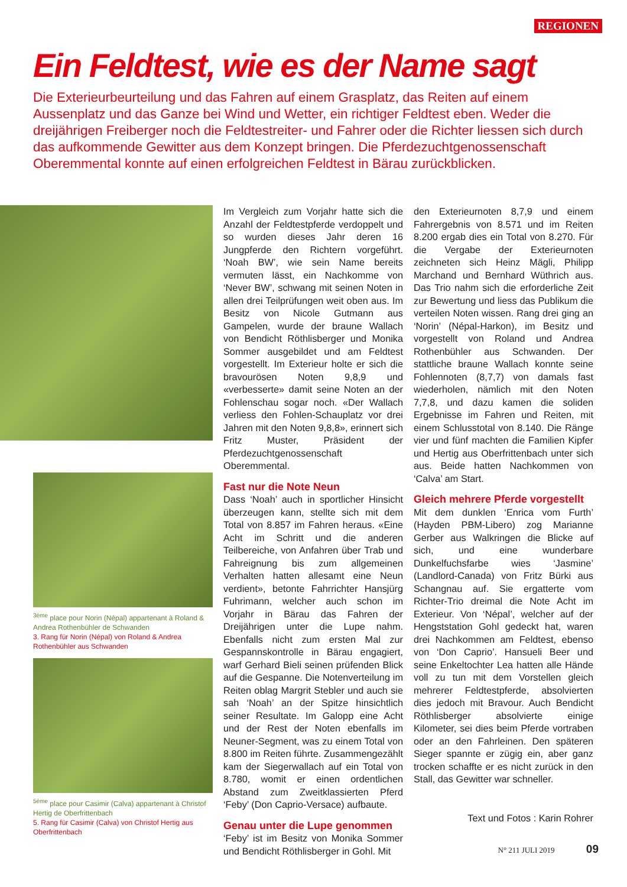REGIONEN
Ein Feldtest, wie es der Name sagt
Die Exterieurbeurteilung und das Fahren auf einem Grasplatz, das Reiten auf einem Aussenplatz und das Ganze bei Wind und Wetter, ein richtiger Feldtest eben. Weder die dreijährigen Freiberger noch die Feldtestreiter- und Fahrer oder die Richter liessen sich durch das aufkommende Gewitter aus dem Konzept bringen. Die Pferdezuchtgenossenschaft Oberemmental konnte auf einen erfolgreichen Feldtest in Bärau zurückblicken.
<sup>3ème</sup> place pour Norin (Népal) appartenant à Roland & Andrea Rothenbühler de Schwanden
3. Rang für Norin (Népal) von Roland & Andrea Rothenbühler aus Schwanden
<sup>5ème</sup> place pour Casimir (Calva) appartenant à Christof Hertig de Oberfrittenbach
5. Rang für Casimir (Calva) von Christof Hertig aus Oberfrittenbach
Im Vergleich zum Vorjahr hatte sich die Anzahl der Feldtestpferde verdoppelt und so wurden dieses Jahr deren 16 Jungpferde den Richtern vorgeführt. ‘Noah BW’, wie sein Name bereits vermuten lässt, ein Nachkomme von ‘Never BW’, schwang mit seinen Noten in allen drei Teilprüfungen weit oben aus. Im Besitz von Nicole Gutmann aus Gampelen, wurde der braune Wallach von Bendicht Röthlisberger und Monika Sommer ausgebildet und am Feldtest vorgestellt. Im Exterieur holte er sich die bravourösen Noten 9,8,9 und «verbesserte» damit seine Noten an der Fohlenschau sogar noch. «Der Wallach verliess den Fohlen-Schauplatz vor drei Jahren mit den Noten 9,8,8», erinnert sich Fritz Muster, Präsident der Pferdezuchtgenossenschaft Oberemmental.
Fast nur die Note Neun
Dass ‘Noah’ auch in sportlicher Hinsicht überzeugen kann, stellte sich mit dem Total von 8.857 im Fahren heraus. «Eine Acht im Schritt und die anderen Teilbereiche, von Anfahren über Trab und Fahreignung bis zum allgemeinen Verhalten hatten allesamt eine Neun verdient», betonte Fahrrichter Hansjürg Fuhrimann, welcher auch schon im Vorjahr in Bärau das Fahren der Dreijährigen unter die Lupe nahm. Ebenfalls nicht zum ersten Mal zur Gespannskontrolle in Bärau engagiert, warf Gerhard Bieli seinen prüfenden Blick auf die Gespanne. Die Notenverteilung im Reiten oblag Margrit Stebler und auch sie sah ‘Noah’ an der Spitze hinsichtlich seiner Resultate. Im Galopp eine Acht und der Rest der Noten ebenfalls im Neuner-Segment, was zu einem Total von 8.800 im Reiten führte. Zusammengezählt kam der Siegerwallach auf ein Total von 8.780, womit er einen ordentlichen Abstand zum Zweitklassierten Pferd ‘Feby’ (Don Caprio-Versace) aufbaute.
Genau unter die Lupe genommen
‘Feby’ ist im Besitz von Monika Sommer und Bendicht Röthlisberger in Gohl. Mit
den Exterieurnoten 8,7,9 und einem Fahrergebnis von 8.571 und im Reiten 8.200 ergab dies ein Total von 8.270. Für die Vergabe der Exterieurnoten zeichneten sich Heinz Mägli, Philipp Marchand und Bernhard Wüthrich aus. Das Trio nahm sich die erforderliche Zeit zur Bewertung und liess das Publikum die verteilen Noten wissen. Rang drei ging an ‘Norin’ (Népal-Harkon), im Besitz und vorgestellt von Roland und Andrea Rothenbühler aus Schwanden. Der stattliche braune Wallach konnte seine Fohlennoten (8,7,7) von damals fast wiederholen, nämlich mit den Noten 7,7,8, und dazu kamen die soliden Ergebnisse im Fahren und Reiten, mit einem Schlusstotal von 8.140. Die Ränge vier und fünf machten die Familien Kipfer und Hertig aus Oberfrittenbach unter sich aus. Beide hatten Nachkommen von ‘Calva’ am Start.
Gleich mehrere Pferde vorgestellt
Mit dem dunklen ‘Enrica vom Furth’ (Hayden PBM-Libero) zog Marianne Gerber aus Walkringen die Blicke auf sich, und eine wunderbare Dunkelfuchsfarbe wies ‘Jasmine’ (Landlord-Canada) von Fritz Bürki aus Schangnau auf. Sie ergatterte vom Richter-Trio dreimal die Note Acht im Exterieur. Von ‘Népal’, welcher auf der Hengststation Gohl gedeckt hat, waren drei Nachkommen am Feldtest, ebenso von ‘Don Caprio’. Hansueli Beer und seine Enkeltochter Lea hatten alle Hände voll zu tun mit dem Vorstellen gleich mehrerer Feldtestpferde, absolvierten dies jedoch mit Bravour. Auch Bendicht Röthlisberger absolvierte einige Kilometer, sei dies beim Pferde vortraben oder an den Fahrleinen. Den späteren Sieger spannte er zügig ein, aber ganz trocken schaffte er es nicht zurück in den Stall, das Gewitter war schneller.
Text und Fotos : Karin Rohrer
N° 211 JULI 2019 09